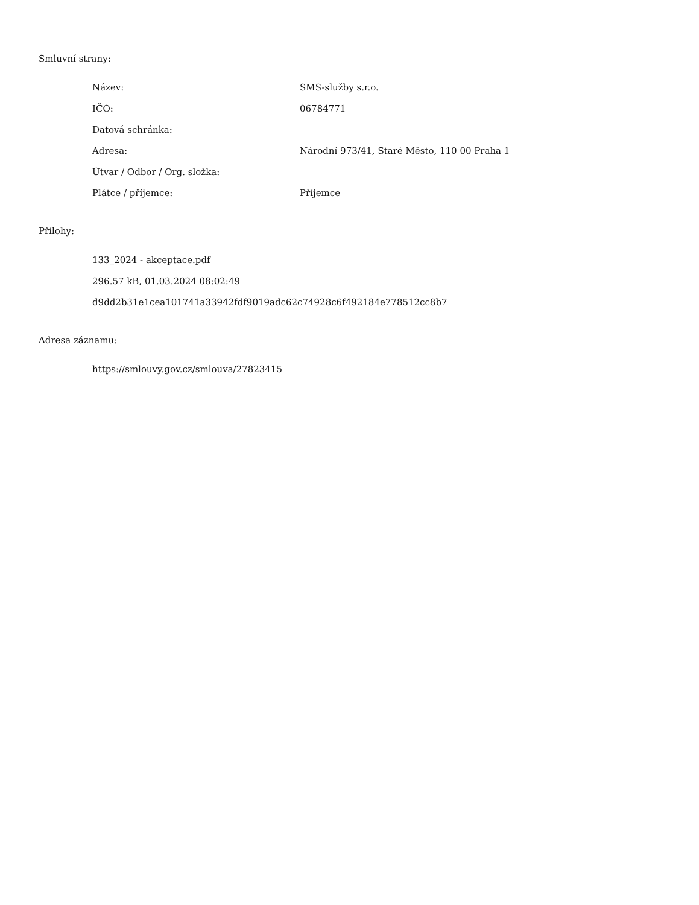Smluvní strany:
| Název: | SMS-služby s.r.o. |
| IČO: | 06784771 |
| Datová schránka: | |
| Adresa: | Národní 973/41, Staré Město, 110 00 Praha 1 |
| Útvar / Odbor / Org. složka: | |
| Plátce / příjemce: | Příjemce |
Přílohy:
133_2024 - akceptace.pdf
296.57 kB, 01.03.2024 08:02:49
d9dd2b31e1cea101741a33942fdf9019adc62c74928c6f492184e778512cc8b7
Adresa záznamu:
https://smlouvy.gov.cz/smlouva/27823415